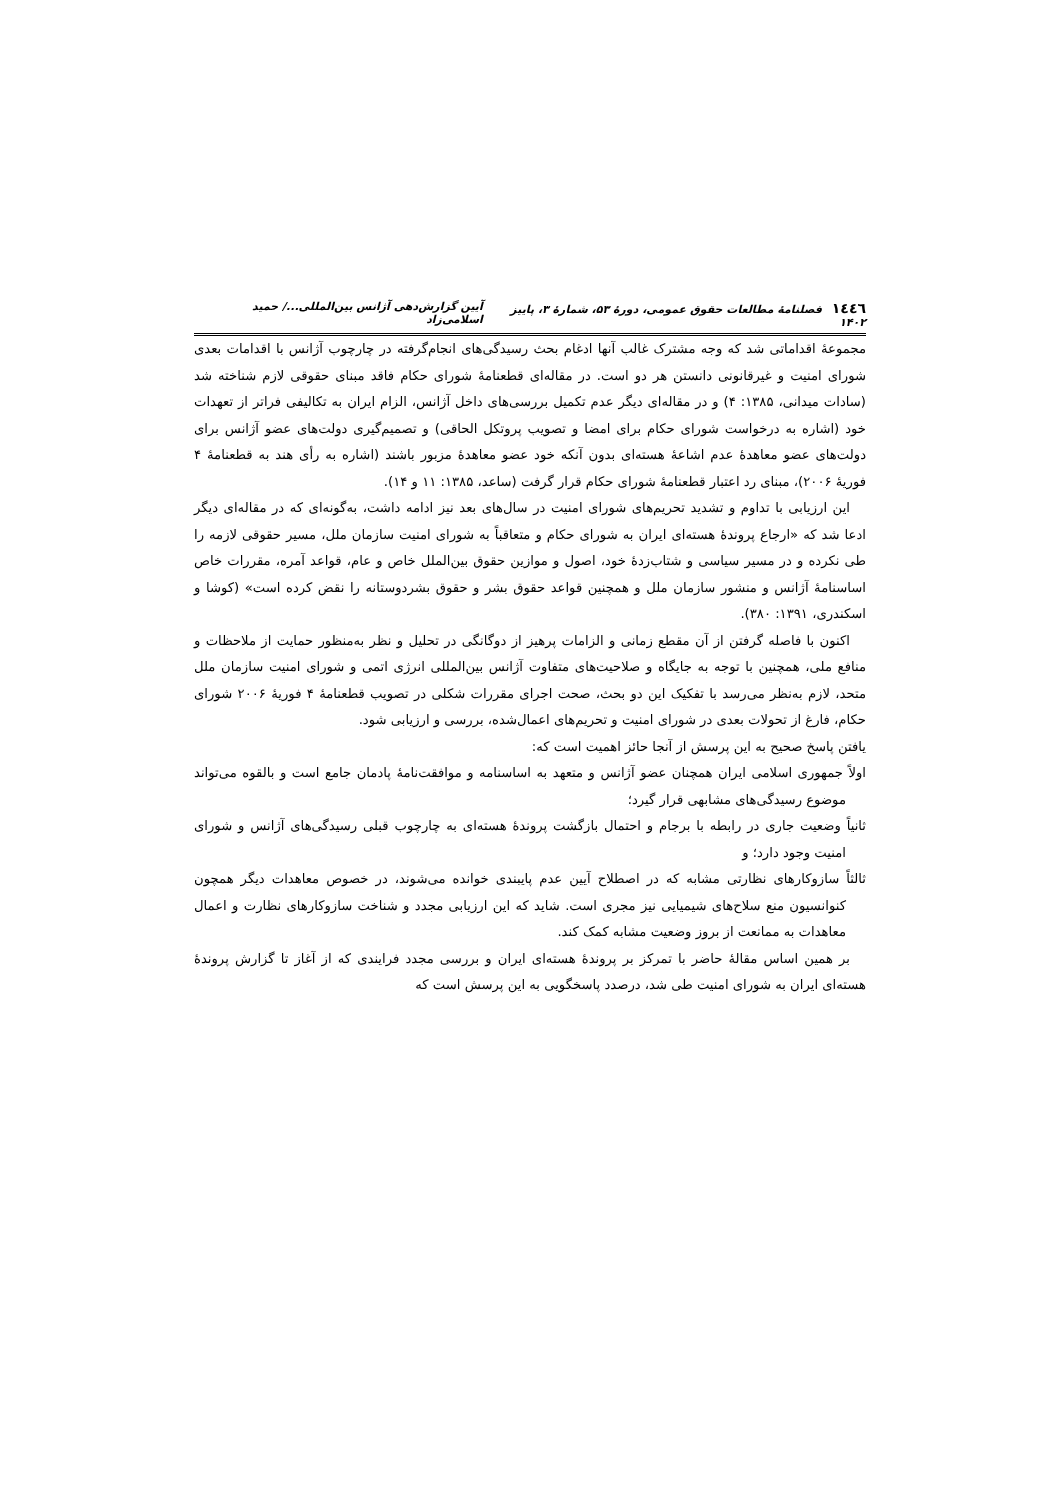١٤٤٦ فصلنامهٔ مطالعات حقوق عمومی، دورهٔ ۵۳، شمارهٔ ۳، پاییز ۱۴۰۲ آیین گزارش‌دهی آژانس بین‌المللی.../ حمید اسلامی‌زاد
مجموعهٔ اقداماتی شد که وجه مشترک غالب آنها ادغام بحث رسیدگی‌های انجام‌گرفته در چارچوب آژانس با اقدامات بعدی شورای امنیت و غیرقانونی دانستن هر دو است. در مقاله‌ای قطعنامهٔ شورای حکام فاقد مبنای حقوقی لازم شناخته شد (سادات میدانی، ۱۳۸۵: ۴) و در مقاله‌ای دیگر عدم تکمیل بررسی‌های داخل آژانس، الزام ایران به تکالیفی فراتر از تعهدات خود (اشاره به درخواست شورای حکام برای امضا و تصویب پروتکل الحاقی) و تصمیم‌گیری دولت‌های عضو آژانس برای دولت‌های عضو معاهدهٔ عدم اشاعهٔ هسته‌ای بدون آنکه خود عضو معاهدهٔ مزبور باشند (اشاره به رأی هند به قطعنامهٔ ۴ فوریهٔ ۲۰۰۶)، مبنای رد اعتبار قطعنامهٔ شورای حکام قرار گرفت (ساعد، ۱۳۸۵: ۱۱ و ۱۴).
این ارزیابی با تداوم و تشدید تحریم‌های شورای امنیت در سال‌های بعد نیز ادامه داشت، به‌گونه‌ای که در مقاله‌ای دیگر ادعا شد که «ارجاع پروندهٔ هسته‌ای ایران به شورای حکام و متعاقباً به شورای امنیت سازمان ملل، مسیر حقوقی لازمه را طی نکرده و در مسیر سیاسی و شتاب‌زدهٔ خود، اصول و موازین حقوق بین‌الملل خاص و عام، قواعد آمره، مقررات خاص اساسنامهٔ آژانس و منشور سازمان ملل و همچنین قواعد حقوق بشر و حقوق بشردوستانه را نقض کرده است» (کوشا و اسکندری، ۱۳۹۱: ۳۸۰).
اکنون با فاصله گرفتن از آن مقطع زمانی و الزامات پرهیز از دوگانگی در تحلیل و نظر به‌منظور حمایت از ملاحظات و منافع ملی، همچنین با توجه به جایگاه و صلاحیت‌های متفاوت آژانس بین‌المللی انرژی اتمی و شورای امنیت سازمان ملل متحد، لازم به‌نظر می‌رسد با تفکیک این دو بحث، صحت اجرای مقررات شکلی در تصویب قطعنامهٔ ۴ فوریهٔ ۲۰۰۶ شورای حکام، فارغ از تحولات بعدی در شورای امنیت و تحریم‌های اعمال‌شده، بررسی و ارزیابی شود.
یافتن پاسخ صحیح به این پرسش از آنجا حائز اهمیت است که:
اولاً جمهوری اسلامی ایران همچنان عضو آژانس و متعهد به اساسنامه و موافقت‌نامهٔ پادمان جامع است و بالقوه می‌تواند موضوع رسیدگی‌های مشابهی قرار گیرد؛
ثانیاً وضعیت جاری در رابطه با برجام و احتمال بازگشت پروندهٔ هسته‌ای به چارچوب قبلی رسیدگی‌های آژانس و شورای امنیت وجود دارد؛ و
ثالثاً سازوکارهای نظارتی مشابه که در اصطلاح آیین عدم پایبندی خوانده می‌شوند، در خصوص معاهدات دیگر همچون کنوانسیون منع سلاح‌های شیمیایی نیز مجری است. شاید که این ارزیابی مجدد و شناخت سازوکارهای نظارت و اعمال معاهدات به ممانعت از بروز وضعیت مشابه کمک کند.
بر همین اساس مقالهٔ حاضر با تمرکز بر پروندهٔ هسته‌ای ایران و بررسی مجدد فرایندی که از آغاز تا گزارش پروندهٔ هسته‌ای ایران به شورای امنیت طی شد، درصدد پاسخگویی به این پرسش است که